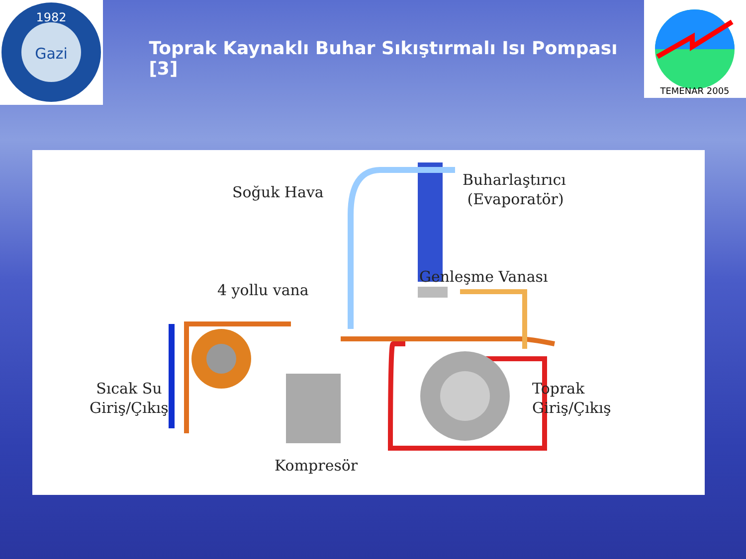1982
Gazi
Toprak Kaynaklı Buhar Sıkıştırmalı Isı Pompası [3]
TEMENAR 2005
Soğuk Hava
Buharlaştırıcı
(Evaporatör)
Genleşme Vanası
4 yollu vana
Sıcak Su
Giriş/Çıkış
Toprak
Giriş/Çıkış
Kompresör